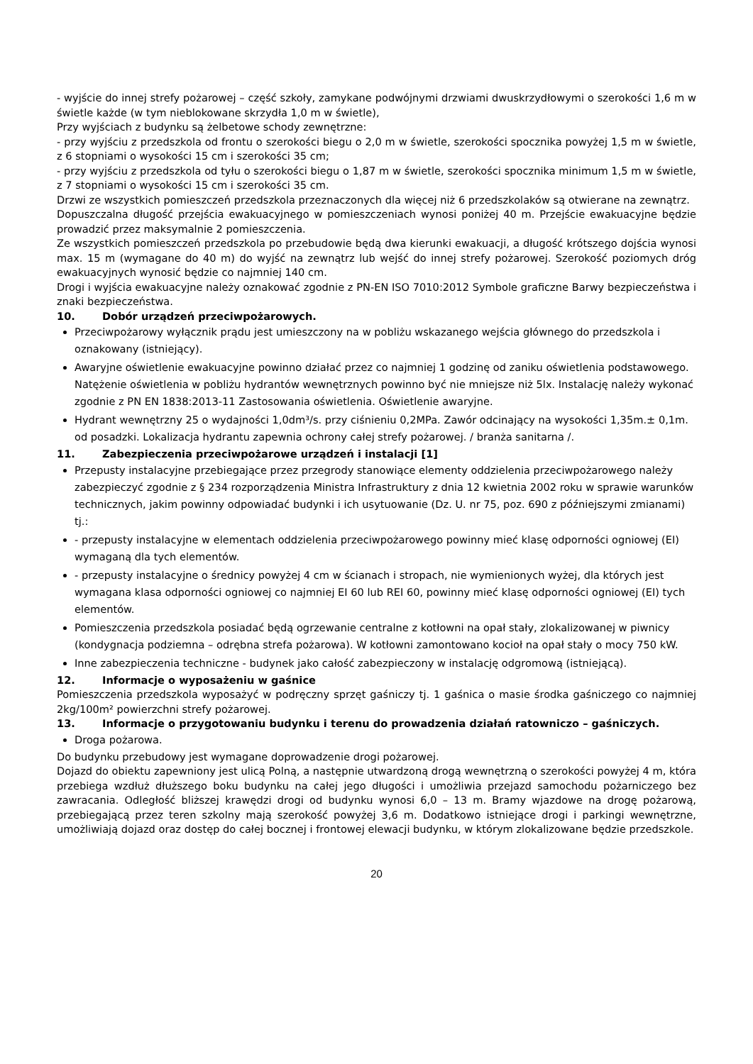- wyjście do innej strefy pożarowej – część szkoły, zamykane podwójnymi drzwiami dwuskrzydłowymi o szerokości 1,6 m w świetle każde (w tym nieblokowane skrzydła 1,0 m w świetle),
Przy wyjściach z budynku są żelbetowe schody zewnętrzne:
- przy wyjściu z przedszkola od frontu o szerokości biegu o 2,0 m w świetle, szerokości spocznika powyżej 1,5 m w świetle, z 6 stopniami o wysokości 15 cm i szerokości 35 cm;
- przy wyjściu z przedszkola od tyłu o szerokości biegu o 1,87 m w świetle, szerokości spocznika minimum 1,5 m w świetle, z 7 stopniami o wysokości 15 cm i szerokości 35 cm.
Drzwi ze wszystkich pomieszczeń przedszkola przeznaczonych dla więcej niż 6 przedszkolaków są otwierane na zewnątrz.
Dopuszczalna długość przejścia ewakuacyjnego w pomieszczeniach wynosi poniżej 40 m. Przejście ewakuacyjne będzie prowadzić przez maksymalnie 2 pomieszczenia.
Ze wszystkich pomieszczeń przedszkola po przebudowie będą dwa kierunki ewakuacji, a długość krótszego dojścia wynosi max. 15 m (wymagane do 40 m) do wyjść na zewnątrz lub wejść do innej strefy pożarowej. Szerokość poziomych dróg ewakuacyjnych wynosić będzie co najmniej 140 cm.
Drogi i wyjścia ewakuacyjne należy oznakować zgodnie z PN-EN ISO 7010:2012 Symbole graficzne Barwy bezpieczeństwa i znaki bezpieczeństwa.
10. Dobór urządzeń przeciwpożarowych.
Przeciwpożarowy wyłącznik prądu jest umieszczony na w pobliżu wskazanego wejścia głównego do przedszkola i oznakowany (istniejący).
Awaryjne oświetlenie ewakuacyjne powinno działać przez co najmniej 1 godzinę od zaniku oświetlenia podstawowego. Natężenie oświetlenia w pobliżu hydrantów wewnętrznych powinno być nie mniejsze niż 5lx. Instalację należy wykonać zgodnie z PN EN 1838:2013-11 Zastosowania oświetlenia. Oświetlenie awaryjne.
Hydrant wewnętrzny 25 o wydajności 1,0dm³/s. przy ciśnieniu 0,2MPa. Zawór odcinający na wysokości 1,35m.± 0,1m. od posadzki. Lokalizacja hydrantu zapewnia ochrony całej strefy pożarowej. / branża sanitarna /.
11. Zabezpieczenia przeciwpożarowe urządzeń i instalacji [1]
Przepusty instalacyjne przebiegające przez przegrody stanowiące elementy oddzielenia przeciwpożarowego należy zabezpieczyć zgodnie z § 234 rozporządzenia Ministra Infrastruktury z dnia 12 kwietnia 2002 roku w sprawie warunków technicznych, jakim powinny odpowiadać budynki i ich usytuowanie (Dz. U. nr 75, poz. 690 z późniejszymi zmianami) tj.:
- przepusty instalacyjne w elementach oddzielenia przeciwpożarowego powinny mieć klasę odporności ogniowej (EI) wymaganą dla tych elementów.
- przepusty instalacyjne o średnicy powyżej 4 cm w ścianach i stropach, nie wymienionych wyżej, dla których jest wymagana klasa odporności ogniowej co najmniej EI 60 lub REI 60, powinny mieć klasę odporności ogniowej (EI) tych elementów.
Pomieszczenia przedszkola posiadać będą ogrzewanie centralne z kotłowni na opał stały, zlokalizowanej w piwnicy (kondygnacja podziemna – odrębna strefa pożarowa). W kotłowni zamontowano kocioł na opał stały o mocy 750 kW.
Inne zabezpieczenia techniczne - budynek jako całość zabezpieczony w instalację odgromową (istniejącą).
12. Informacje o wyposażeniu w gaśnice
Pomieszczenia przedszkola wyposażyć w podręczny sprzęt gaśniczy tj. 1 gaśnica o masie środka gaśniczego co najmniej 2kg/100m² powierzchni strefy pożarowej.
13. Informacje o przygotowaniu budynku i terenu do prowadzenia działań ratowniczo – gaśniczych.
Droga pożarowa.
Do budynku przebudowy jest wymagane doprowadzenie drogi pożarowej.
Dojazd do obiektu zapewniony jest ulicą Polną, a następnie utwardzoną drogą wewnętrzną o szerokości powyżej 4 m, która przebiega wzdłuż dłuższego boku budynku na całej jego długości i umożliwia przejazd samochodu pożarniczego bez zawracania. Odległość bliższej krawędzi drogi od budynku wynosi 6,0 – 13 m. Bramy wjazdowe na drogę pożarową, przebiegającą przez teren szkolny mają szerokość powyżej 3,6 m. Dodatkowo istniejące drogi i parkingi wewnętrzne, umożliwiają dojazd oraz dostęp do całej bocznej i frontowej elewacji budynku, w którym zlokalizowane będzie przedszkole.
20